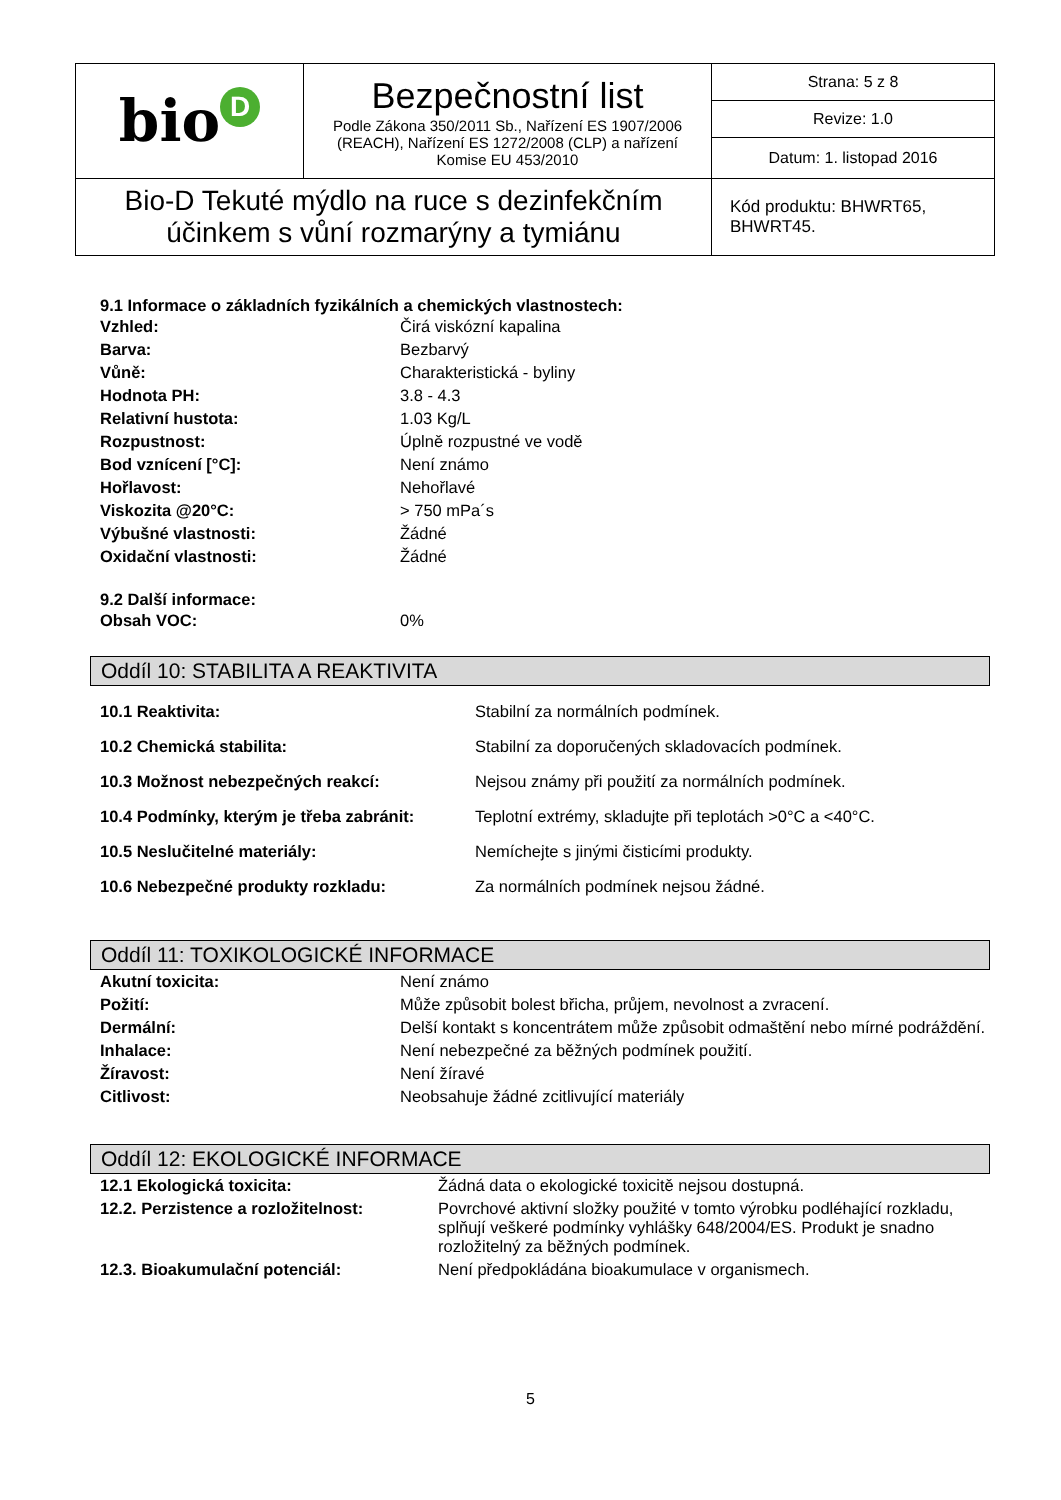| bio D | Bezpečnostní list Podle Zákona 350/2011 Sb., Nařízení ES 1907/2006 (REACH), Nařízení ES 1272/2008 (CLP) a nařízení Komise EU 453/2010 | Strana: 5 z 8 |
| | | Revize: 1.0 |
| | | Datum: 1. listopad 2016 |
| Bio-D Tekuté mýdlo na ruce s dezinfekčním účinkem s vůní rozmarýny a tymiánu | | Kód produktu: BHWRT65, BHWRT45. |
9.1 Informace o základních fyzikálních a chemických vlastnostech:
| Vzhled: | Čirá viskózní kapalina |
| Barva: | Bezbarvý |
| Vůně: | Charakteristická - byliny |
| Hodnota PH: | 3.8 - 4.3 |
| Relativní hustota: | 1.03 Kg/L |
| Rozpustnost: | Úplně rozpustné ve vodě |
| Bod vznícení [°C]: | Není známo |
| Hořlavost: | Nehořlavé |
| Viskozita @20°C: | > 750 mPa´s |
| Výbušné vlastnosti: | Žádné |
| Oxidační vlastnosti: | Žádné |
9.2 Další informace:
| Obsah VOC: | 0% |
Oddíl 10: STABILITA A REAKTIVITA
| 10.1 Reaktivita: | Stabilní za normálních podmínek. |
| 10.2 Chemická stabilita: | Stabilní za doporučených skladovacích podmínek. |
| 10.3 Možnost nebezpečných reakcí: | Nejsou známy při použití za normálních podmínek. |
| 10.4 Podmínky, kterým je třeba zabránit: | Teplotní extrémy, skladujte při teplotách >0°C a <40°C. |
| 10.5 Neslučitelné materiály: | Nemíchejte s jinými čisticími produkty. |
| 10.6 Nebezpečné produkty rozkladu: | Za normálních podmínek nejsou žádné. |
Oddíl 11: TOXIKOLOGICKÉ INFORMACE
| Akutní toxicita: | Není známo |
| Požití: | Může způsobit bolest břicha, průjem, nevolnost a zvracení. |
| Dermální: | Delší kontakt s koncentrátem může způsobit odmaštění nebo mírné podráždění. |
| Inhalace: | Není nebezpečné za běžných podmínek použití. |
| Žíravost: | Není žíravé |
| Citlivost: | Neobsahuje žádné zcitlivující materiály |
Oddíl 12: EKOLOGICKÉ INFORMACE
| 12.1 Ekologická toxicita: | Žádná data o ekologické toxicitě nejsou dostupná. |
| 12.2. Perzistence a rozložitelnost: | Povrchové aktivní složky použité v tomto výrobku podléhající rozkladu, splňují veškeré podmínky vyhlášky 648/2004/ES. Produkt je snadno rozložitelný za běžných podmínek. |
| 12.3. Bioakumulační potenciál: | Není předpokládána bioakumulace v organismech. |
5